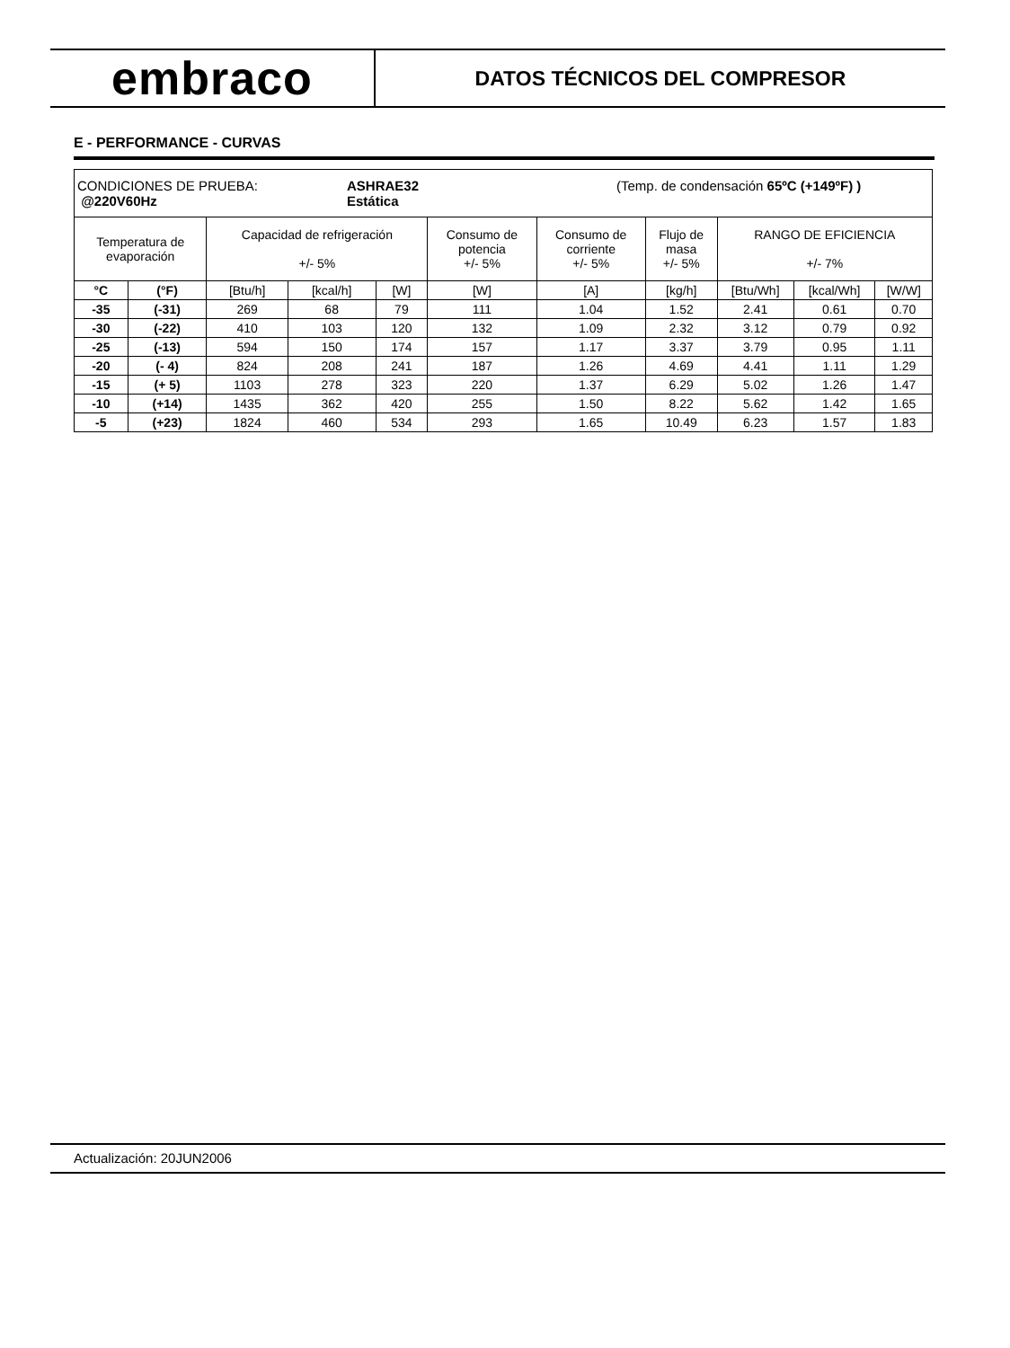embraco
DATOS TÉCNICOS DEL COMPRESOR
E - PERFORMANCE - CURVAS
| CONDICIONES DE PRUEBA: @220V60Hz ASHRAE32 Estática (Temp. de condensación 65ºC (+149ºF) ) | | | | | | | | | | |
| Temperatura de evaporación | | Capacidad de refrigeración +/- 5% | | | Consumo de potencia +/- 5% | Consumo de corriente +/- 5% | Flujo de masa +/- 5% | RANGO DE EFICIENCIA +/- 7% | | |
| °C | (°F) | [Btu/h] | [kcal/h] | [W] | [W] | [A] | [kg/h] | [Btu/Wh] | [kcal/Wh] | [W/W] |
| -35 | (-31) | 269 | 68 | 79 | 111 | 1.04 | 1.52 | 2.41 | 0.61 | 0.70 |
| -30 | (-22) | 410 | 103 | 120 | 132 | 1.09 | 2.32 | 3.12 | 0.79 | 0.92 |
| -25 | (-13) | 594 | 150 | 174 | 157 | 1.17 | 3.37 | 3.79 | 0.95 | 1.11 |
| -20 | (- 4) | 824 | 208 | 241 | 187 | 1.26 | 4.69 | 4.41 | 1.11 | 1.29 |
| -15 | (+ 5) | 1103 | 278 | 323 | 220 | 1.37 | 6.29 | 5.02 | 1.26 | 1.47 |
| -10 | (+14) | 1435 | 362 | 420 | 255 | 1.50 | 8.22 | 5.62 | 1.42 | 1.65 |
| -5 | (+23) | 1824 | 460 | 534 | 293 | 1.65 | 10.49 | 6.23 | 1.57 | 1.83 |
Actualización: 20JUN2006